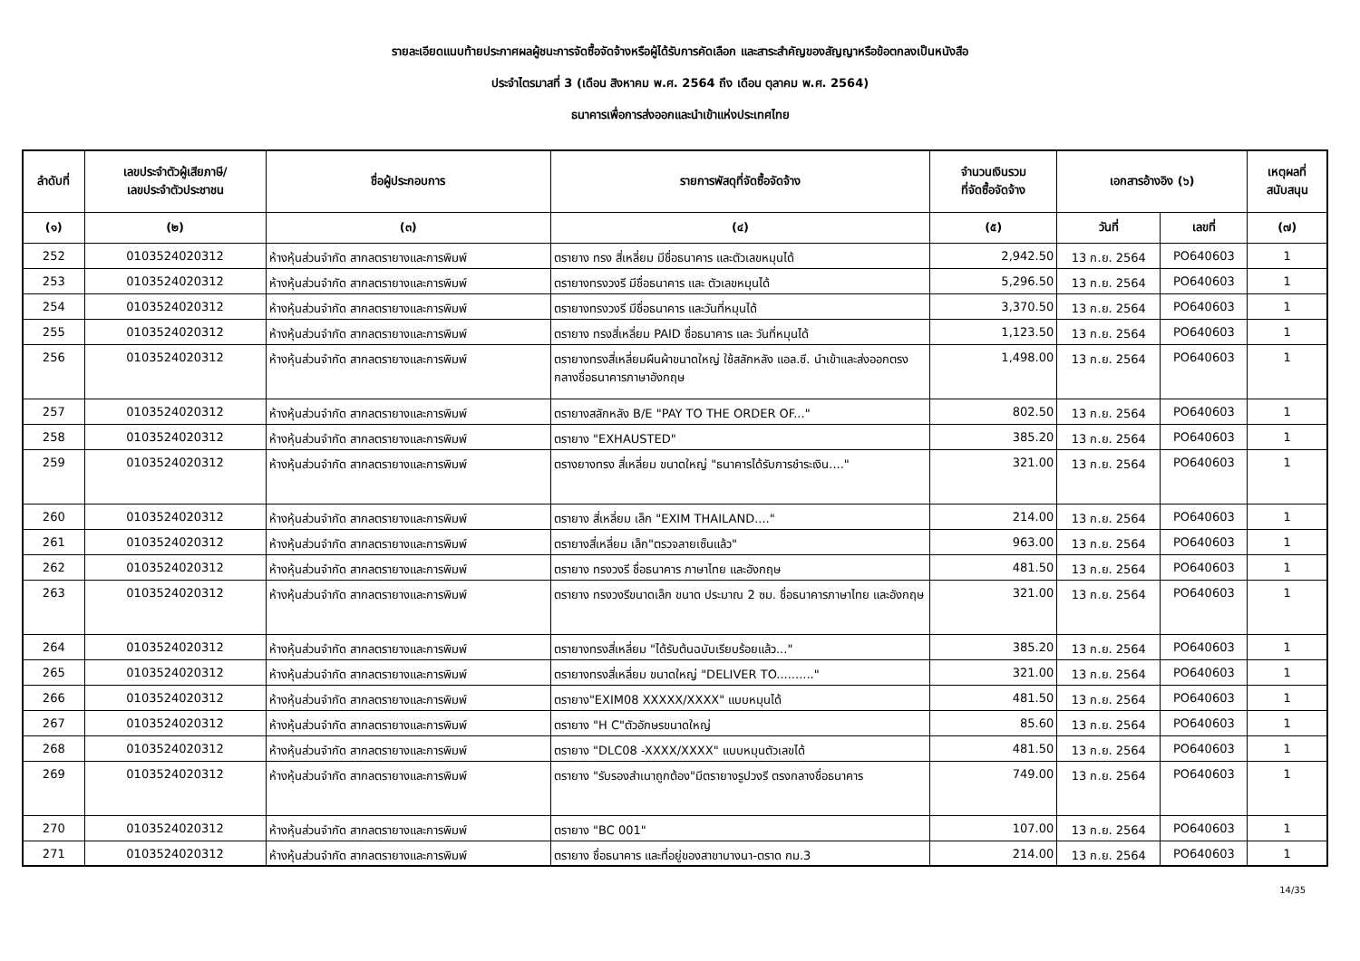รายละเอียดแนบท้ายประกาศผลผู้ชนะการจัดซื้อจัดจ้างหรือผู้ได้รับการคัดเลือก และสาระสำคัญของสัญญาหรือข้อตกลงเป็นหนังสือ
ประจำไตรมาสที่ 3 (เดือน สิงหาคม พ.ศ. 2564 ถึง เดือน ตุลาคม พ.ศ. 2564)
ธนาคารเพื่อการส่งออกและนำเข้าแห่งประเทศไทย
| ลำดับที่ | เลขประจำตัวผู้เสียภาษี/ เลขประจำตัวประชาชน | ชื่อผู้ประกอบการ | รายการพัสดุที่จัดซื้อจัดจ้าง | จำนวนเงินรวม ที่จัดซื้อจัดจ้าง | เอกสารอ้างอิง (๖) | | เหตุผลที่ สนับสนุน |
| --- | --- | --- | --- | --- | --- | --- | --- |
| (๑) | (๒) | (๓) | (๔) | (๕) | วันที่ | เลขที่ | (๗) |
| 252 | 0103524020312 | ห้างหุ้นส่วนจำกัด สากลตรายางและการพิมพ์ | ตรายาง ทรง สี่เหลี่ยม มีชื่อธนาคาร และตัวเลขหมุนได้ | 2,942.50 | 13 ก.ย. 2564 | PO640603 | 1 |
| 253 | 0103524020312 | ห้างหุ้นส่วนจำกัด สากลตรายางและการพิมพ์ | ตรายางทรงวงรี มีชื่อธนาคาร และ ตัวเลขหมุนได้ | 5,296.50 | 13 ก.ย. 2564 | PO640603 | 1 |
| 254 | 0103524020312 | ห้างหุ้นส่วนจำกัด สากลตรายางและการพิมพ์ | ตรายางทรงวงรี มีชื่อธนาคาร และวันที่หมุนได้ | 3,370.50 | 13 ก.ย. 2564 | PO640603 | 1 |
| 255 | 0103524020312 | ห้างหุ้นส่วนจำกัด สากลตรายางและการพิมพ์ | ตรายาง ทรงสี่เหลี่ยม PAID ชื่อธนาคาร และ วันที่หมุนได้ | 1,123.50 | 13 ก.ย. 2564 | PO640603 | 1 |
| 256 | 0103524020312 | ห้างหุ้นส่วนจำกัด สากลตรายางและการพิมพ์ | ตรายางทรงสี่เหลี่ยมผืนผ้าขนาดใหญ่ ใช้สลักหลัง แอล.ซี. นำเข้าและส่งออกตรงกลางชื่อธนาคารภาษาอังกฤษ | 1,498.00 | 13 ก.ย. 2564 | PO640603 | 1 |
| 257 | 0103524020312 | ห้างหุ้นส่วนจำกัด สากลตรายางและการพิมพ์ | ตรายางสลักหลัง B/E "PAY TO THE ORDER OF..." | 802.50 | 13 ก.ย. 2564 | PO640603 | 1 |
| 258 | 0103524020312 | ห้างหุ้นส่วนจำกัด สากลตรายางและการพิมพ์ | ตรายาง "EXHAUSTED" | 385.20 | 13 ก.ย. 2564 | PO640603 | 1 |
| 259 | 0103524020312 | ห้างหุ้นส่วนจำกัด สากลตรายางและการพิมพ์ | ตรางยางทรง สี่เหลี่ยม ขนาดใหญ่ "ธนาคารได้รับการชำระเงิน...." | 321.00 | 13 ก.ย. 2564 | PO640603 | 1 |
| 260 | 0103524020312 | ห้างหุ้นส่วนจำกัด สากลตรายางและการพิมพ์ | ตรายาง สี่เหลี่ยม เล็ก "EXIM THAILAND...." | 214.00 | 13 ก.ย. 2564 | PO640603 | 1 |
| 261 | 0103524020312 | ห้างหุ้นส่วนจำกัด สากลตรายางและการพิมพ์ | ตรายางสี่เหลี่ยม เล็ก"ตรวจลายเซ็นแล้ว" | 963.00 | 13 ก.ย. 2564 | PO640603 | 1 |
| 262 | 0103524020312 | ห้างหุ้นส่วนจำกัด สากลตรายางและการพิมพ์ | ตรายาง ทรงวงรี ชื่อธนาคาร ภาษาไทย และอังกฤษ | 481.50 | 13 ก.ย. 2564 | PO640603 | 1 |
| 263 | 0103524020312 | ห้างหุ้นส่วนจำกัด สากลตรายางและการพิมพ์ | ตรายาง ทรงวงรีขนาดเล็ก ขนาด ประมาณ 2 ซม. ชื่อธนาคารภาษาไทย และอังกฤษ | 321.00 | 13 ก.ย. 2564 | PO640603 | 1 |
| 264 | 0103524020312 | ห้างหุ้นส่วนจำกัด สากลตรายางและการพิมพ์ | ตรายางทรงสี่เหลี่ยม "ได้รับต้นฉบับเรียบร้อยแล้ว..." | 385.20 | 13 ก.ย. 2564 | PO640603 | 1 |
| 265 | 0103524020312 | ห้างหุ้นส่วนจำกัด สากลตรายางและการพิมพ์ | ตรายางทรงสี่เหลี่ยม ขนาดใหญ่ "DELIVER TO.........." | 321.00 | 13 ก.ย. 2564 | PO640603 | 1 |
| 266 | 0103524020312 | ห้างหุ้นส่วนจำกัด สากลตรายางและการพิมพ์ | ตรายาง"EXIM08 XXXXX/XXXX" แบบหมุนได้ | 481.50 | 13 ก.ย. 2564 | PO640603 | 1 |
| 267 | 0103524020312 | ห้างหุ้นส่วนจำกัด สากลตรายางและการพิมพ์ | ตรายาง "H C"ตัวอักษรขนาดใหญ่ | 85.60 | 13 ก.ย. 2564 | PO640603 | 1 |
| 268 | 0103524020312 | ห้างหุ้นส่วนจำกัด สากลตรายางและการพิมพ์ | ตรายาง "DLC08 -XXXX/XXXX" แบบหมุนตัวเลขได้ | 481.50 | 13 ก.ย. 2564 | PO640603 | 1 |
| 269 | 0103524020312 | ห้างหุ้นส่วนจำกัด สากลตรายางและการพิมพ์ | ตรายาง "รับรองสำเนาถูกต้อง"มีตรายางรูปวงรี ตรงกลางชื่อธนาคาร | 749.00 | 13 ก.ย. 2564 | PO640603 | 1 |
| 270 | 0103524020312 | ห้างหุ้นส่วนจำกัด สากลตรายางและการพิมพ์ | ตรายาง "BC 001" | 107.00 | 13 ก.ย. 2564 | PO640603 | 1 |
| 271 | 0103524020312 | ห้างหุ้นส่วนจำกัด สากลตรายางและการพิมพ์ | ตรายาง ชื่อธนาคาร และที่อยู่ของสาขาบางนา-ตราด กม.3 | 214.00 | 13 ก.ย. 2564 | PO640603 | 1 |
14/35